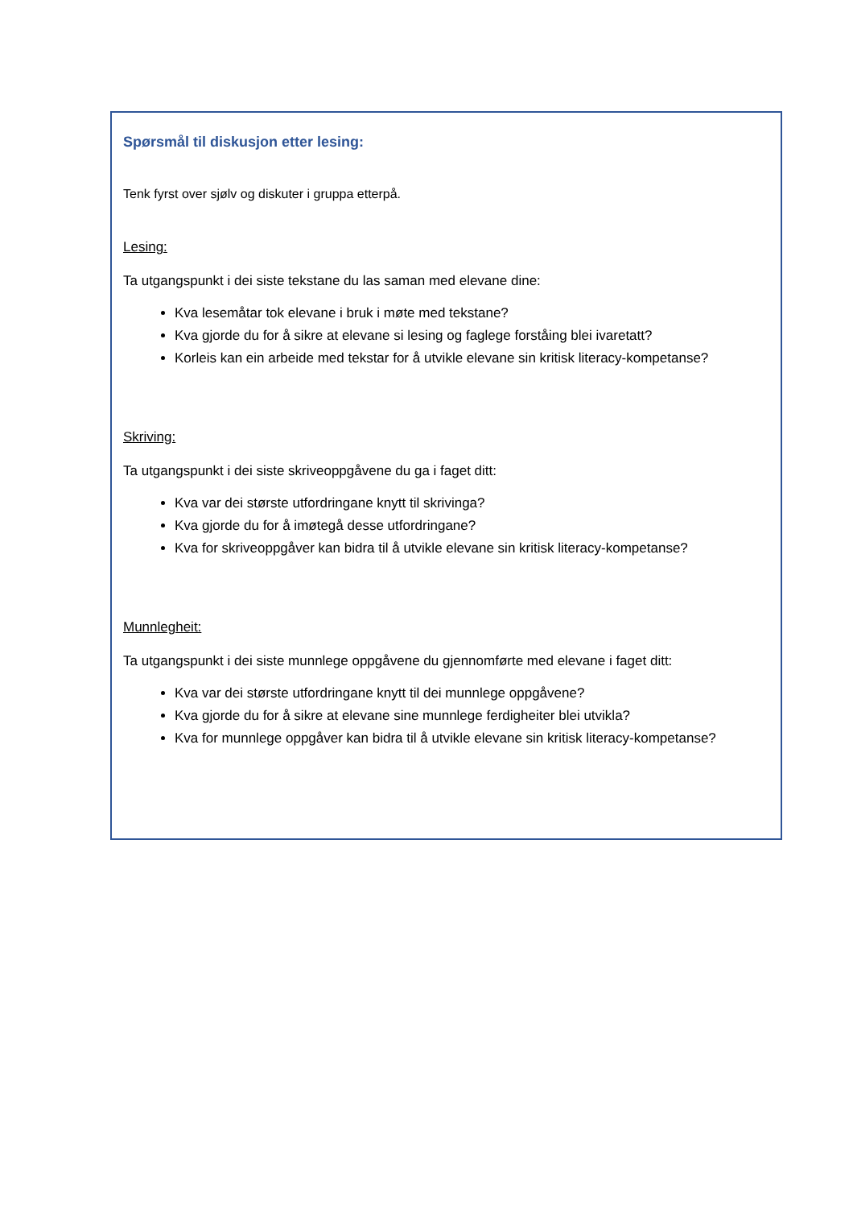Spørsmål til diskusjon etter lesing:
Tenk fyrst over sjølv og diskuter i gruppa etterpå.
Lesing:
Ta utgangspunkt i dei siste tekstane du las saman med elevane dine:
Kva lesemåtar tok elevane i bruk i møte med tekstane?
Kva gjorde du for å sikre at elevane si lesing og faglege forståing blei ivaretatt?
Korleis kan ein arbeide med tekstar for å utvikle elevane sin kritisk literacy-kompetanse?
Skriving:
Ta utgangspunkt i dei siste skriveoppgåvene du ga i faget ditt:
Kva var dei største utfordringane knytt til skrivinga?
Kva gjorde du for å imøtegå desse utfordringane?
Kva for skriveoppgåver kan bidra til å utvikle elevane sin kritisk literacy-kompetanse?
Munnlegheit:
Ta utgangspunkt i dei siste munnlege oppgåvene du gjennomførte med elevane i faget ditt:
Kva var dei største utfordringane knytt til dei munnlege oppgåvene?
Kva gjorde du for å sikre at elevane sine munnlege ferdigheiter blei utvikla?
Kva for munnlege oppgåver kan bidra til å utvikle elevane sin kritisk literacy-kompetanse?